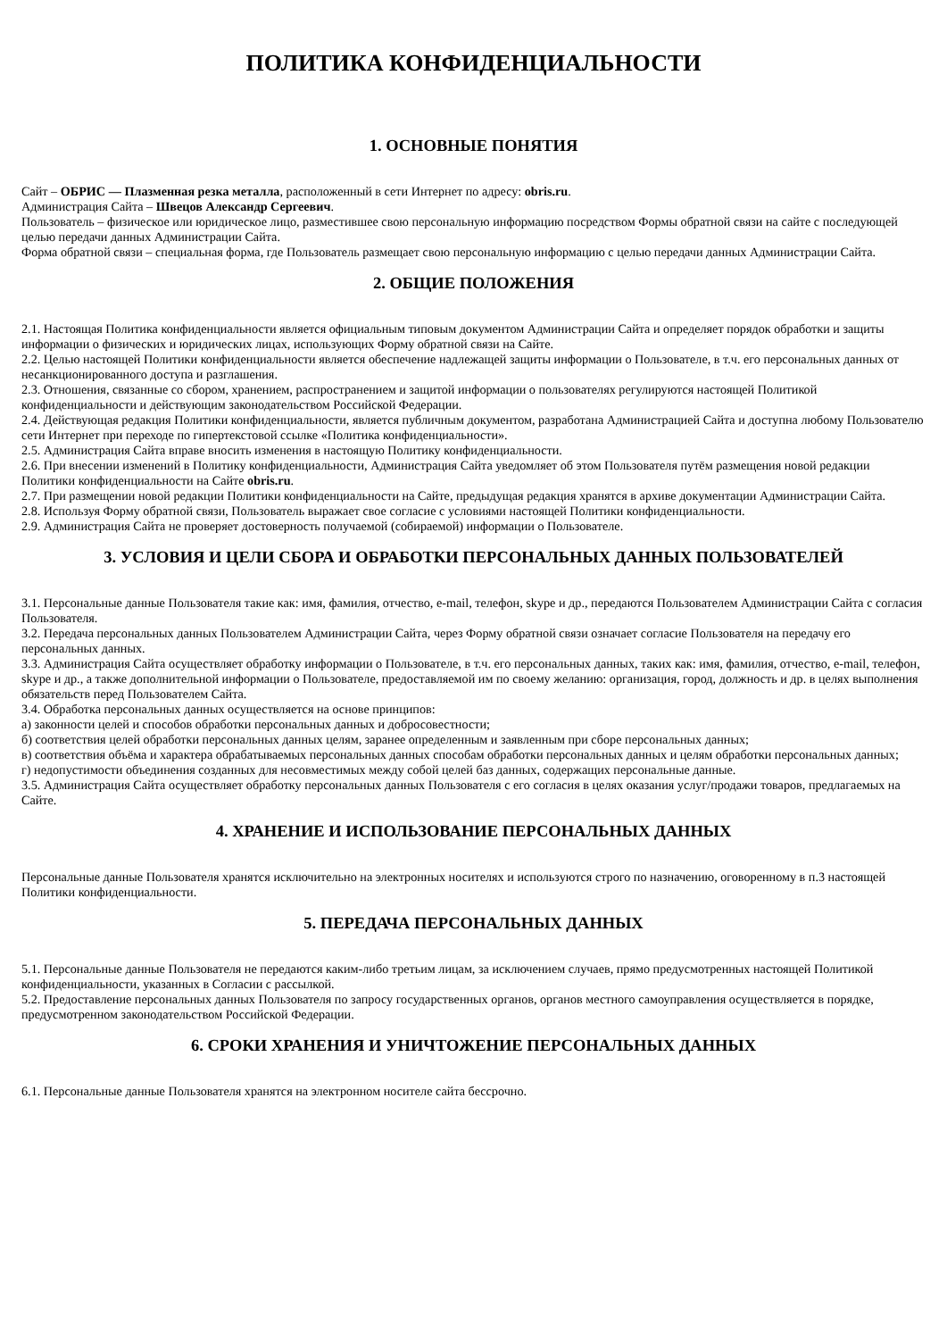ПОЛИТИКА КОНФИДЕНЦИАЛЬНОСТИ
1. ОСНОВНЫЕ ПОНЯТИЯ
Сайт – ОБРИС — Плазменная резка металла, расположенный в сети Интернет по адресу: obris.ru.
Администрация Сайта – Швецов Александр Сергеевич.
Пользователь – физическое или юридическое лицо, разместившее свою персональную информацию посредством Формы обратной связи на сайте с последующей целью передачи данных Администрации Сайта.
Форма обратной связи – специальная форма, где Пользователь размещает свою персональную информацию с целью передачи данных Администрации Сайта.
2. ОБЩИЕ ПОЛОЖЕНИЯ
2.1. Настоящая Политика конфиденциальности является официальным типовым документом Администрации Сайта и определяет порядок обработки и защиты информации о физических и юридических лицах, использующих Форму обратной связи на Сайте.
2.2. Целью настоящей Политики конфиденциальности является обеспечение надлежащей защиты информации о Пользователе, в т.ч. его персональных данных от несанкционированного доступа и разглашения.
2.3. Отношения, связанные со сбором, хранением, распространением и защитой информации о пользователях регулируются настоящей Политикой конфиденциальности и действующим законодательством Российской Федерации.
2.4. Действующая редакция Политики конфиденциальности, является публичным документом, разработана Администрацией Сайта и доступна любому Пользователю сети Интернет при переходе по гипертекстовой ссылке «Политика конфиденциальности».
2.5. Администрация Сайта вправе вносить изменения в настоящую Политику конфиденциальности.
2.6. При внесении изменений в Политику конфиденциальности, Администрация Сайта уведомляет об этом Пользователя путём размещения новой редакции Политики конфиденциальности на Сайте obris.ru.
2.7. При размещении новой редакции Политики конфиденциальности на Сайте, предыдущая редакция хранятся в архиве документации Администрации Сайта.
2.8. Используя Форму обратной связи, Пользователь выражает свое согласие с условиями настоящей Политики конфиденциальности.
2.9. Администрация Сайта не проверяет достоверность получаемой (собираемой) информации о Пользователе.
3. УСЛОВИЯ И ЦЕЛИ СБОРА И ОБРАБОТКИ ПЕРСОНАЛЬНЫХ ДАННЫХ ПОЛЬЗОВАТЕЛЕЙ
3.1. Персональные данные Пользователя такие как: имя, фамилия, отчество, e-mail, телефон, skype и др., передаются Пользователем Администрации Сайта с согласия Пользователя.
3.2. Передача персональных данных Пользователем Администрации Сайта, через Форму обратной связи означает согласие Пользователя на передачу его персональных данных.
3.3. Администрация Сайта осуществляет обработку информации о Пользователе, в т.ч. его персональных данных, таких как: имя, фамилия, отчество, e-mail, телефон, skype и др., а также дополнительной информации о Пользователе, предоставляемой им по своему желанию: организация, город, должность и др. в целях выполнения обязательств перед Пользователем Сайта.
3.4. Обработка персональных данных осуществляется на основе принципов:
а) законности целей и способов обработки персональных данных и добросовестности;
б) соответствия целей обработки персональных данных целям, заранее определенным и заявленным при сборе персональных данных;
в) соответствия объёма и характера обрабатываемых персональных данных способам обработки персональных данных и целям обработки персональных данных;
г) недопустимости объединения созданных для несовместимых между собой целей баз данных, содержащих персональные данные.
3.5. Администрация Сайта осуществляет обработку персональных данных Пользователя с его согласия в целях оказания услуг/продажи товаров, предлагаемых на Сайте.
4. ХРАНЕНИЕ И ИСПОЛЬЗОВАНИЕ ПЕРСОНАЛЬНЫХ ДАННЫХ
Персональные данные Пользователя хранятся исключительно на электронных носителях и используются строго по назначению, оговоренному в п.3 настоящей Политики конфиденциальности.
5. ПЕРЕДАЧА ПЕРСОНАЛЬНЫХ ДАННЫХ
5.1. Персональные данные Пользователя не передаются каким-либо третьим лицам, за исключением случаев, прямо предусмотренных настоящей Политикой конфиденциальности, указанных в Согласии с рассылкой.
5.2. Предоставление персональных данных Пользователя по запросу государственных органов, органов местного самоуправления осуществляется в порядке, предусмотренном законодательством Российской Федерации.
6. СРОКИ ХРАНЕНИЯ И УНИЧТОЖЕНИЕ ПЕРСОНАЛЬНЫХ ДАННЫХ
6.1. Персональные данные Пользователя хранятся на электронном носителе сайта бессрочно.